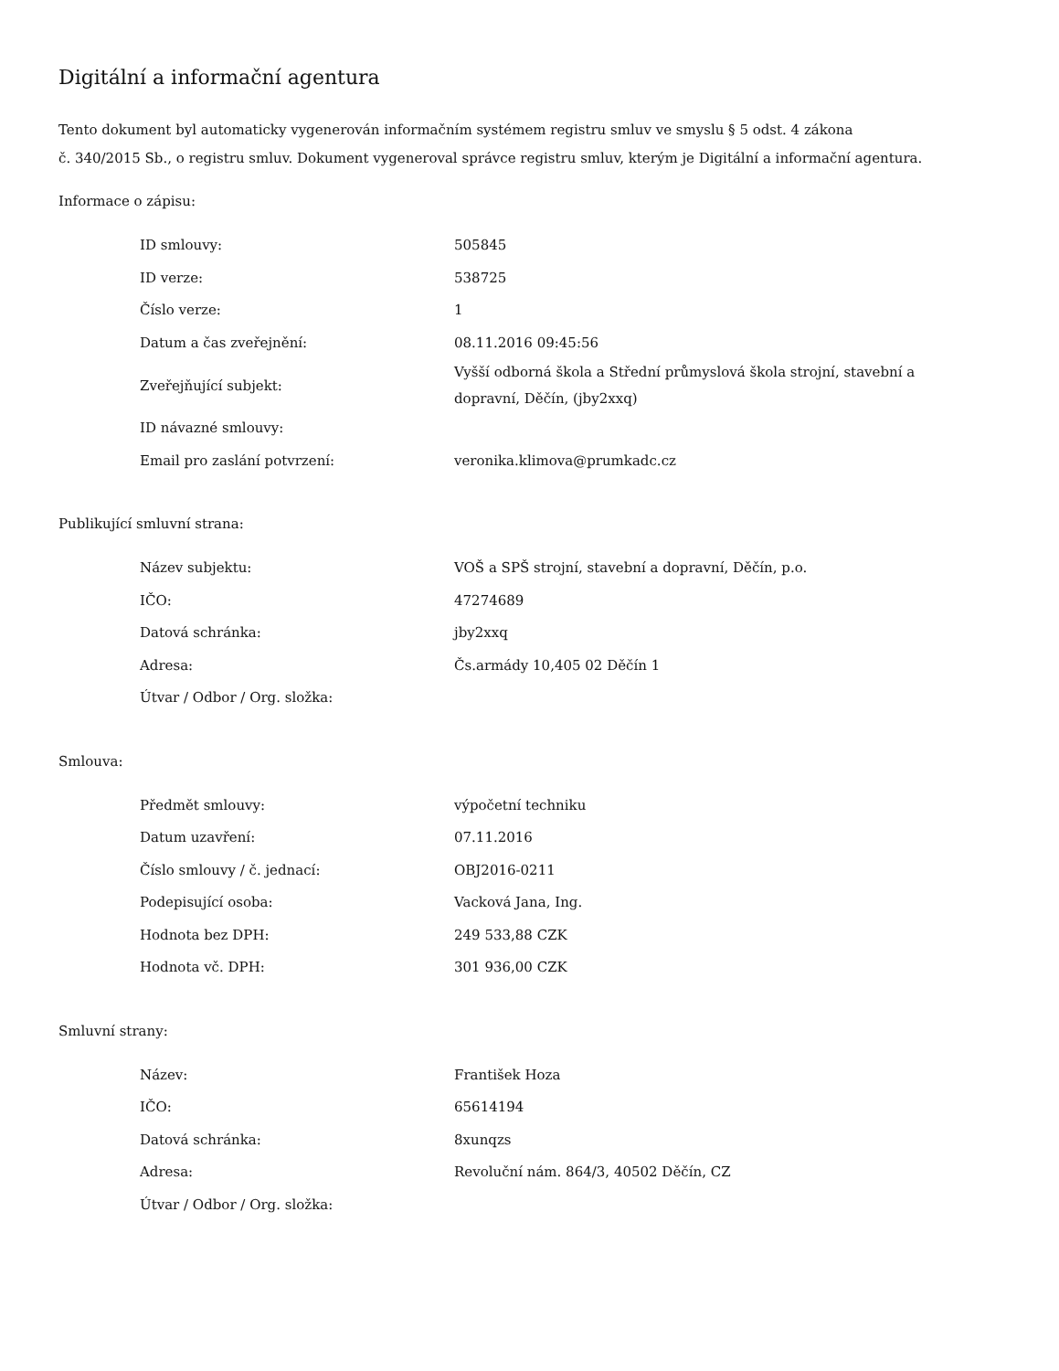Digitální a informační agentura
Tento dokument byl automaticky vygenerován informačním systémem registru smluv ve smyslu § 5 odst. 4 zákona
č. 340/2015 Sb., o registru smluv. Dokument vygeneroval správce registru smluv, kterým je Digitální a informační agentura.
Informace o zápisu:
| ID smlouvy: | 505845 |
| ID verze: | 538725 |
| Číslo verze: | 1 |
| Datum a čas zveřejnění: | 08.11.2016 09:45:56 |
| Zveřejňující subjekt: | Vyšší odborná škola a Střední průmyslová škola strojní, stavební a dopravní, Děčín, (jby2xxq) |
| ID návazné smlouvy: | |
| Email pro zaslání potvrzení: | veronika.klimova@prumkadc.cz |
Publikující smluvní strana:
| Název subjektu: | VOŠ a SPŠ strojní, stavební a dopravní, Děčín, p.o. |
| IČO: | 47274689 |
| Datová schránka: | jby2xxq |
| Adresa: | Čs.armády 10,405 02 Děčín 1 |
| Útvar / Odbor / Org. složka: | |
Smlouva:
| Předmět smlouvy: | výpočetní techniku |
| Datum uzavření: | 07.11.2016 |
| Číslo smlouvy / č. jednací: | OBJ2016-0211 |
| Podepisující osoba: | Vacková Jana, Ing. |
| Hodnota bez DPH: | 249 533,88 CZK |
| Hodnota vč. DPH: | 301 936,00 CZK |
Smluvní strany:
| Název: | František Hoza |
| IČO: | 65614194 |
| Datová schránka: | 8xunqzs |
| Adresa: | Revoluční nám. 864/3, 40502 Děčín, CZ |
| Útvar / Odbor / Org. složka: | |